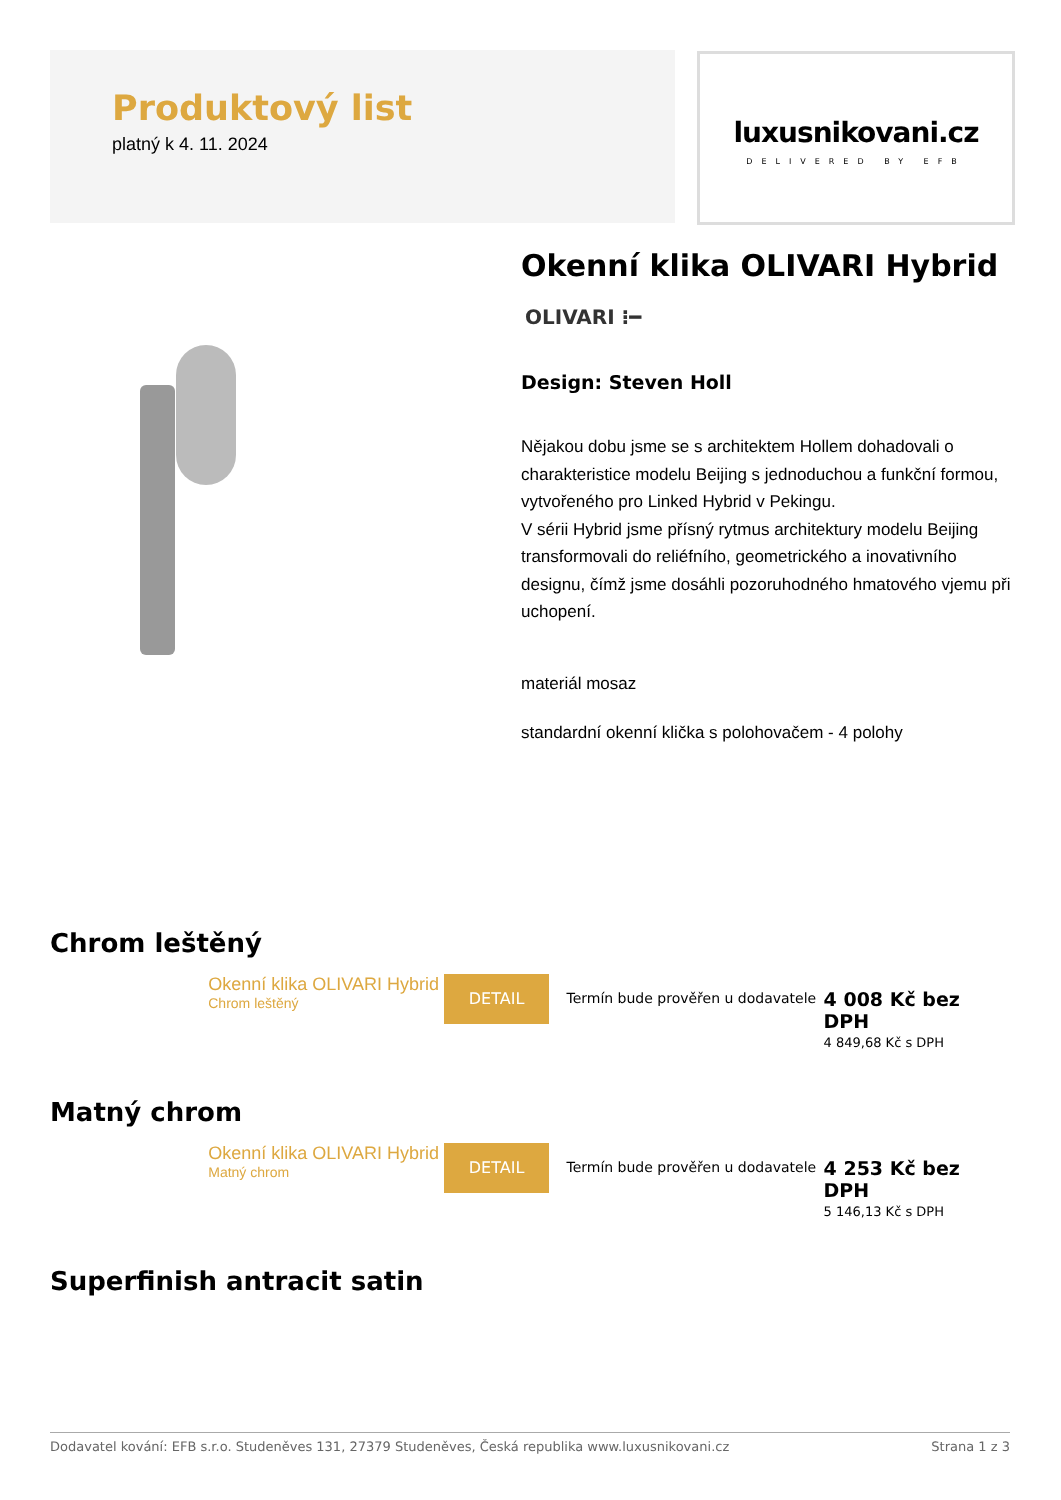Produktový list
platný k 4. 11. 2024
luxusnikovani.cz
DELIVERED BY EFB
Okenní klika OLIVARI Hybrid
OLIVARI ⁝━
Design: Steven Holl
Nějakou dobu jsme se s architektem Hollem dohadovali o charakteristice modelu Beijing s jednoduchou a funkční formou, vytvořeného pro Linked Hybrid v Pekingu.
V sérii Hybrid jsme přísný rytmus architektury modelu Beijing transformovali do reliéfního, geometrického a inovativního designu, čímž jsme dosáhli pozoruhodného hmatového vjemu při uchopení.
materiál mosaz
standardní okenní klička s polohovačem - 4 polohy
Chrom leštěný
Okenní klika OLIVARI Hybrid
Chrom leštěný
DETAIL
Termín bude prověřen u dodavatele
4 008 Kč bez DPH
4 849,68 Kč s DPH
Matný chrom
Okenní klika OLIVARI Hybrid
Matný chrom
DETAIL
Termín bude prověřen u dodavatele
4 253 Kč bez DPH
5 146,13 Kč s DPH
Superfinish antracit satin
Dodavatel kování: EFB s.r.o. Studeněves 131, 27379 Studeněves, Česká republika www.luxusnikovani.cz Strana 1 z 3